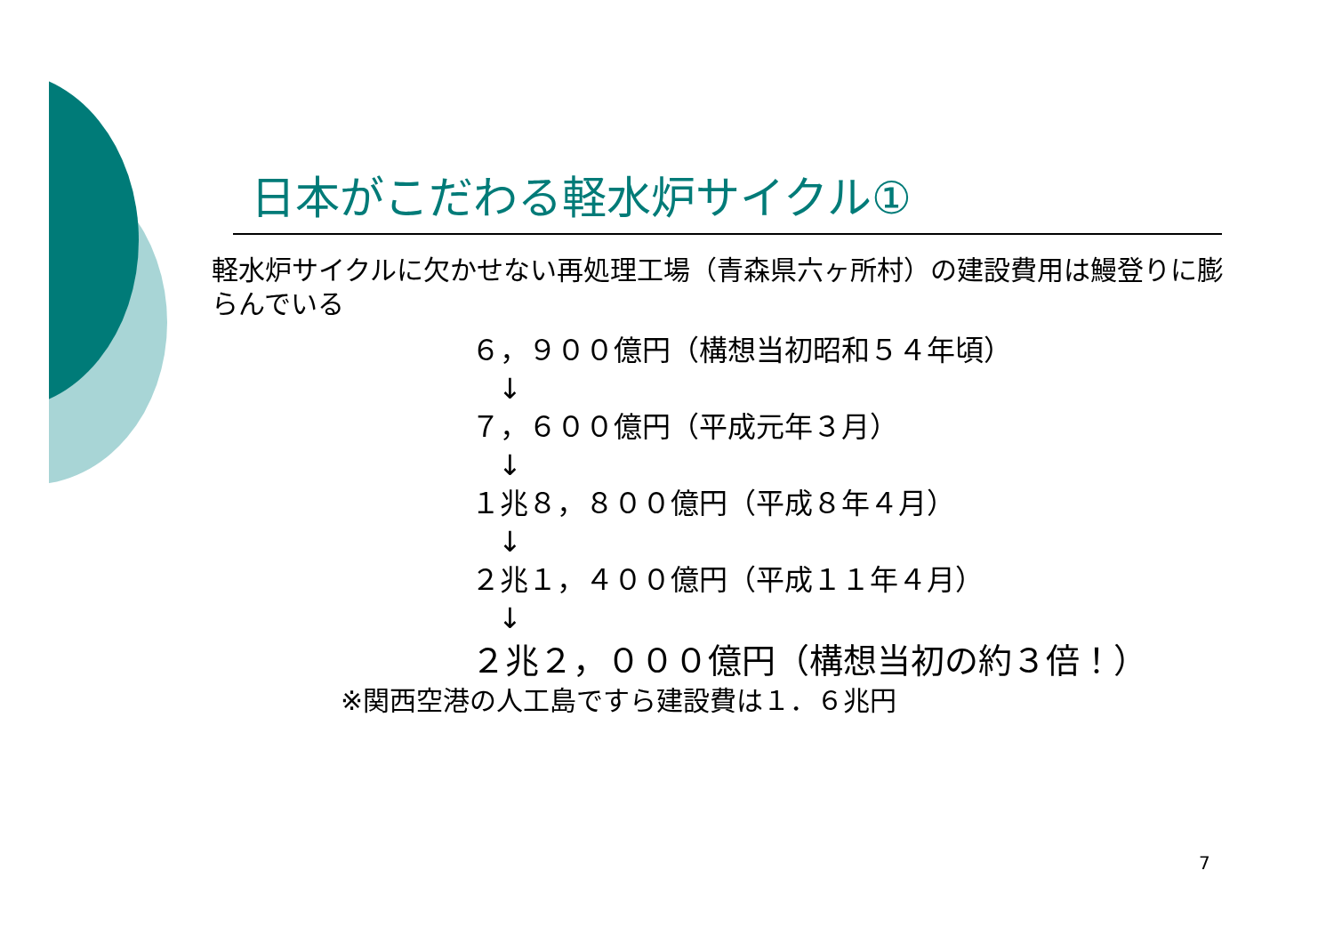日本がこだわる軽水炉サイクル①
軽水炉サイクルに欠かせない再処理工場（青森県六ヶ所村）の建設費用は鰻登りに膨らんでいる
６，９００億円（構想当初昭和５４年頃）
↓
７，６００億円（平成元年３月）
↓
１兆８，８００億円（平成８年４月）
↓
２兆１，４００億円（平成１１年４月）
↓
２兆２，０００億円（構想当初の約３倍！）
※関西空港の人工島ですら建設費は１．６兆円
7